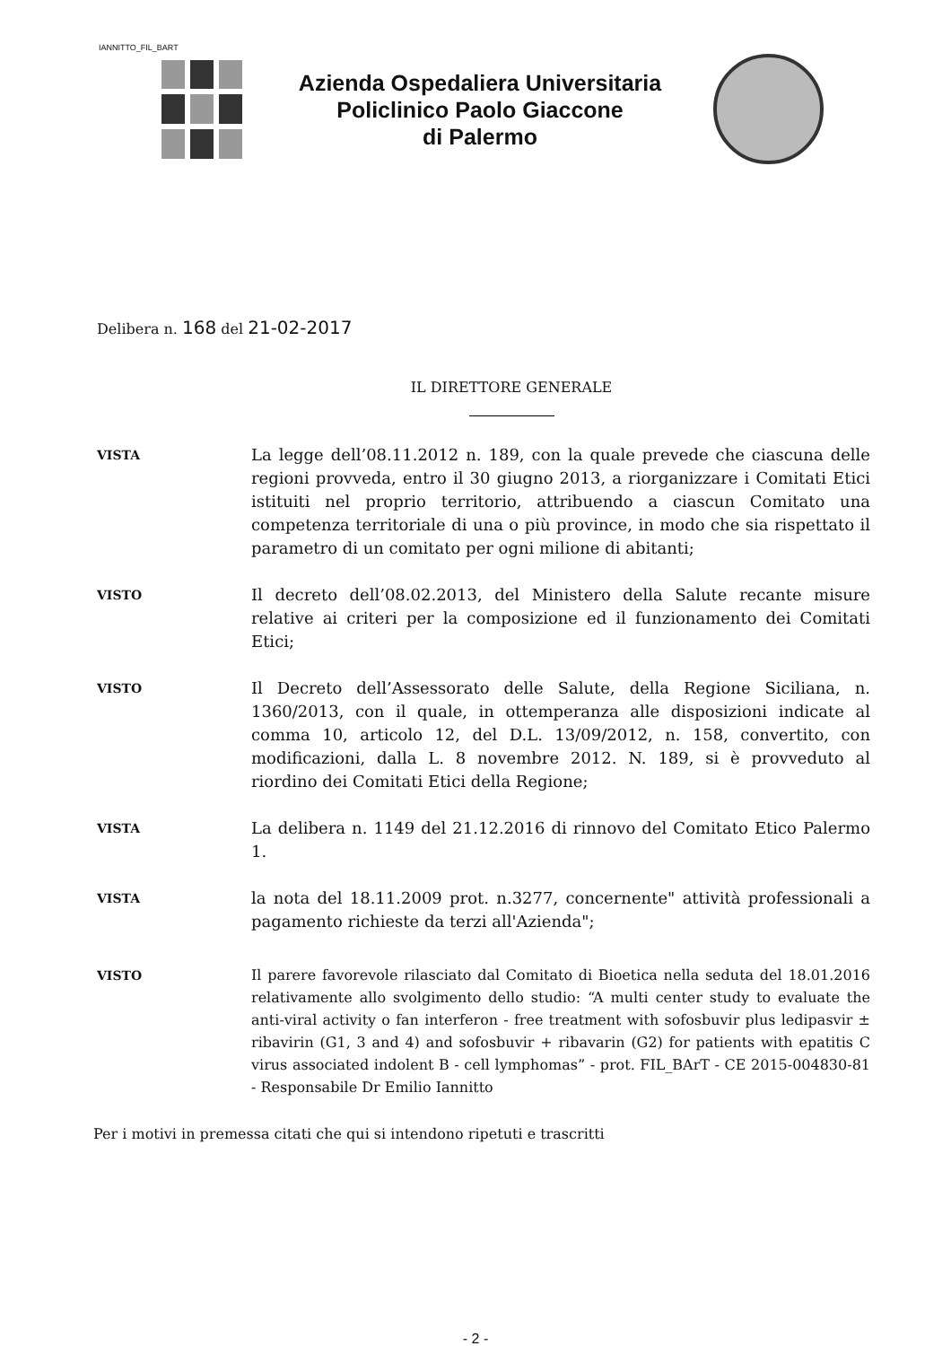IANNITTO_FIL_BART
Azienda Ospedaliera Universitaria
Policlinico Paolo Giaccone
di Palermo
Delibera n. 168 del 21-02-2017
IL DIRETTORE GENERALE
VISTA
La legge dell’08.11.2012 n. 189, con la quale prevede che ciascuna delle regioni provveda, entro il 30 giugno 2013, a riorganizzare i Comitati Etici istituiti nel proprio territorio, attribuendo a ciascun Comitato una competenza territoriale di una o più province, in modo che sia rispettato il parametro di un comitato per ogni milione di abitanti;
VISTO
Il decreto dell’08.02.2013, del Ministero della Salute recante misure relative ai criteri per la composizione ed il funzionamento dei Comitati Etici;
VISTO
Il Decreto dell’Assessorato delle Salute, della Regione Siciliana, n. 1360/2013, con il quale, in ottemperanza alle disposizioni indicate al comma 10, articolo 12, del D.L. 13/09/2012, n. 158, convertito, con modificazioni, dalla L. 8 novembre 2012. N. 189, si è provveduto al riordino dei Comitati Etici della Regione;
VISTA
La delibera n. 1149 del 21.12.2016 di rinnovo del Comitato Etico Palermo 1.
VISTA
la nota del 18.11.2009 prot. n.3277, concernente" attività professionali a pagamento richieste da terzi all'Azienda";
VISTO
Il parere favorevole rilasciato dal Comitato di Bioetica nella seduta del 18.01.2016 relativamente allo svolgimento dello studio: “A multi center study to evaluate the anti-viral activity o fan interferon - free treatment with sofosbuvir plus ledipasvir ± ribavirin (G1, 3 and 4) and sofosbuvir + ribavarin (G2) for patients with epatitis C virus associated indolent B - cell lymphomas” - prot. FIL_BArT - CE 2015-004830-81 - Responsabile Dr Emilio Iannitto
Per i motivi in premessa citati che qui si intendono ripetuti e trascritti
- 2 -